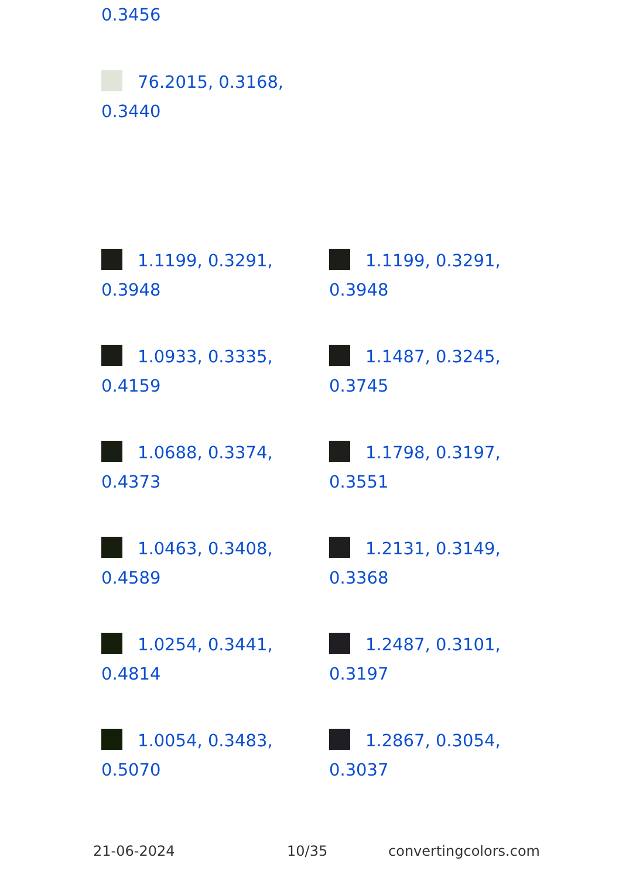0.3456
76.2015, 0.3168, 0.3440
1.1199, 0.3291, 0.3948
1.1199, 0.3291, 0.3948
1.0933, 0.3335, 0.4159
1.1487, 0.3245, 0.3745
1.0688, 0.3374, 0.4373
1.1798, 0.3197, 0.3551
1.0463, 0.3408, 0.4589
1.2131, 0.3149, 0.3368
1.0254, 0.3441, 0.4814
1.2487, 0.3101, 0.3197
1.0054, 0.3483, 0.5070
1.2867, 0.3054, 0.3037
21-06-2024 10/35 convertingcolors.com